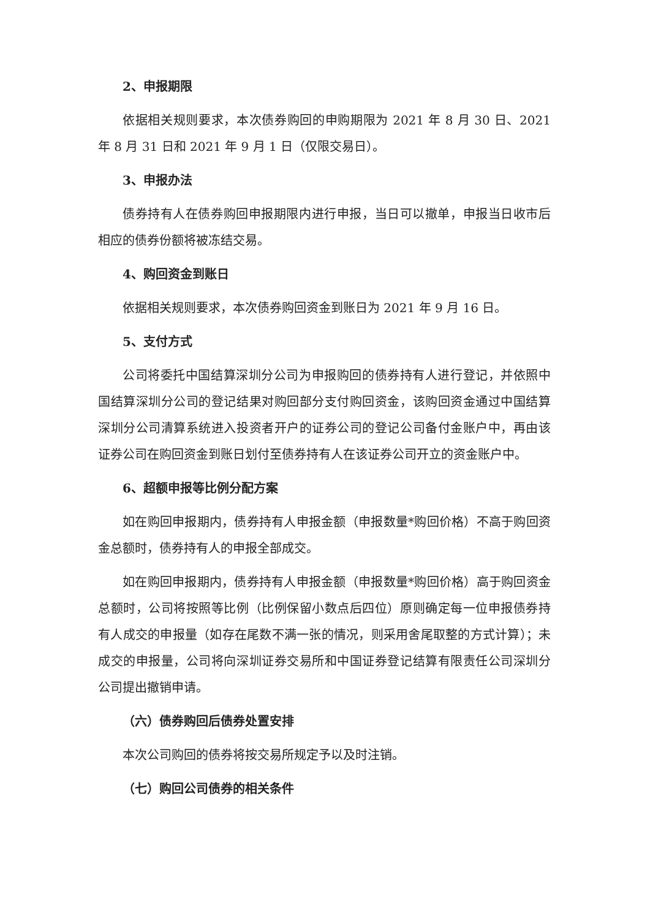2、申报期限
依据相关规则要求，本次债券购回的申购期限为 2021 年 8 月 30 日、2021 年 8 月 31 日和 2021 年 9 月 1 日（仅限交易日）。
3、申报办法
债券持有人在债券购回申报期限内进行申报，当日可以撤单，申报当日收市后相应的债券份额将被冻结交易。
4、购回资金到账日
依据相关规则要求，本次债券购回资金到账日为 2021 年 9 月 16 日。
5、支付方式
公司将委托中国结算深圳分公司为申报购回的债券持有人进行登记，并依照中国结算深圳分公司的登记结果对购回部分支付购回资金，该购回资金通过中国结算深圳分公司清算系统进入投资者开户的证券公司的登记公司备付金账户中，再由该证券公司在购回资金到账日划付至债券持有人在该证券公司开立的资金账户中。
6、超额申报等比例分配方案
如在购回申报期内，债券持有人申报金额（申报数量*购回价格）不高于购回资金总额时，债券持有人的申报全部成交。
如在购回申报期内，债券持有人申报金额（申报数量*购回价格）高于购回资金总额时，公司将按照等比例（比例保留小数点后四位）原则确定每一位申报债券持有人成交的申报量（如存在尾数不满一张的情况，则采用舍尾取整的方式计算）；未成交的申报量，公司将向深圳证券交易所和中国证券登记结算有限责任公司深圳分公司提出撤销申请。
（六）债券购回后债券处置安排
本次公司购回的债券将按交易所规定予以及时注销。
（七）购回公司债券的相关条件